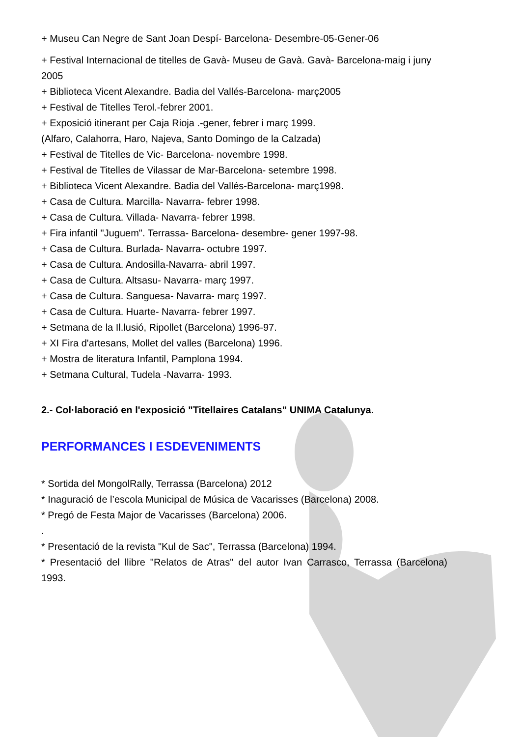+ Museu Can Negre de Sant Joan Despí- Barcelona- Desembre-05-Gener-06
+ Festival Internacional de titelles de Gavà- Museu de Gavà. Gavà- Barcelona-maig i juny 2005
+ Biblioteca Vicent Alexandre. Badia del Vallés-Barcelona- març2005
+ Festival de Titelles Terol.-febrer 2001.
+ Exposició itinerant per Caja Rioja .-gener, febrer i març 1999.
(Alfaro, Calahorra, Haro, Najeva, Santo Domingo de la Calzada)
+ Festival de Titelles de Vic- Barcelona- novembre 1998.
+ Festival de Titelles de Vilassar de Mar-Barcelona- setembre 1998.
+ Biblioteca Vicent Alexandre. Badia del Vallés-Barcelona- març1998.
+ Casa de Cultura. Marcilla- Navarra- febrer 1998.
+ Casa de Cultura. Villada- Navarra- febrer 1998.
+ Fira infantil "Juguem". Terrassa- Barcelona- desembre- gener 1997-98.
+ Casa de Cultura. Burlada- Navarra- octubre 1997.
+ Casa de Cultura. Andosilla-Navarra- abril 1997.
+ Casa de Cultura. Altsasu- Navarra- març 1997.
+ Casa de Cultura. Sanguesa- Navarra- març 1997.
+ Casa de Cultura. Huarte- Navarra- febrer 1997.
+ Setmana de la Il.lusió, Ripollet (Barcelona) 1996-97.
+ XI Fira d'artesans, Mollet del valles (Barcelona) 1996.
+ Mostra de literatura Infantil, Pamplona 1994.
+ Setmana Cultural, Tudela -Navarra- 1993.
2.- Col·laboració en l'exposició "Titellaires Catalans" UNIMA Catalunya.
PERFORMANCES I ESDEVENIMENTS
* Sortida del MongolRally, Terrassa (Barcelona) 2012
* Inaguració de l’escola Municipal de Música de Vacarisses (Barcelona) 2008.
* Pregó de Festa Major de Vacarisses (Barcelona) 2006.
.
* Presentació de la revista "Kul de Sac", Terrassa (Barcelona) 1994.
* Presentació del llibre "Relatos de Atras" del autor Ivan Carrasco, Terrassa (Barcelona) 1993.